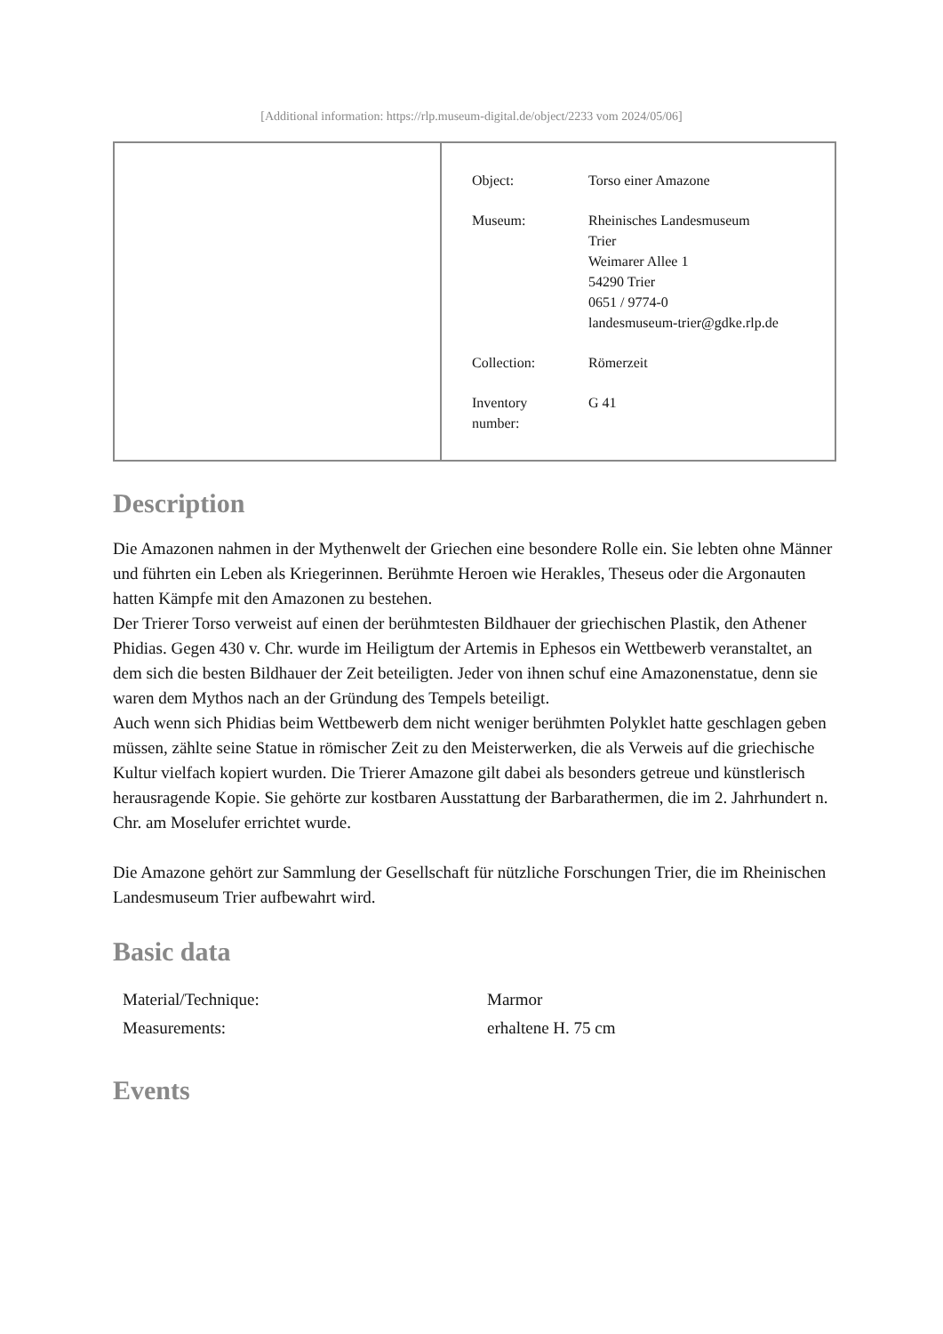[Additional information: https://rlp.museum-digital.de/object/2233 vom 2024/05/06]
| Object: | Torso einer Amazone |
| Museum: | Rheinisches Landesmuseum Trier Weimarer Allee 1 54290 Trier 0651 / 9774-0 landesmuseum-trier@gdke.rlp.de |
| Collection: | Römerzeit |
| Inventory number: | G 41 |
Description
Die Amazonen nahmen in der Mythenwelt der Griechen eine besondere Rolle ein. Sie lebten ohne Männer und führten ein Leben als Kriegerinnen. Berühmte Heroen wie Herakles, Theseus oder die Argonauten hatten Kämpfe mit den Amazonen zu bestehen.
Der Trierer Torso verweist auf einen der berühmtesten Bildhauer der griechischen Plastik, den Athener Phidias. Gegen 430 v. Chr. wurde im Heiligtum der Artemis in Ephesos ein Wettbewerb veranstaltet, an dem sich die besten Bildhauer der Zeit beteiligten. Jeder von ihnen schuf eine Amazonenstatue, denn sie waren dem Mythos nach an der Gründung des Tempels beteiligt.
Auch wenn sich Phidias beim Wettbewerb dem nicht weniger berühmten Polyklet hatte geschlagen geben müssen, zählte seine Statue in römischer Zeit zu den Meisterwerken, die als Verweis auf die griechische Kultur vielfach kopiert wurden. Die Trierer Amazone gilt dabei als besonders getreue und künstlerisch herausragende Kopie. Sie gehörte zur kostbaren Ausstattung der Barbarathermen, die im 2. Jahrhundert n. Chr. am Moselufer errichtet wurde.
Die Amazone gehört zur Sammlung der Gesellschaft für nützliche Forschungen Trier, die im Rheinischen Landesmuseum Trier aufbewahrt wird.
Basic data
| Material/Technique: | Marmor |
| Measurements: | erhaltene H. 75 cm |
Events